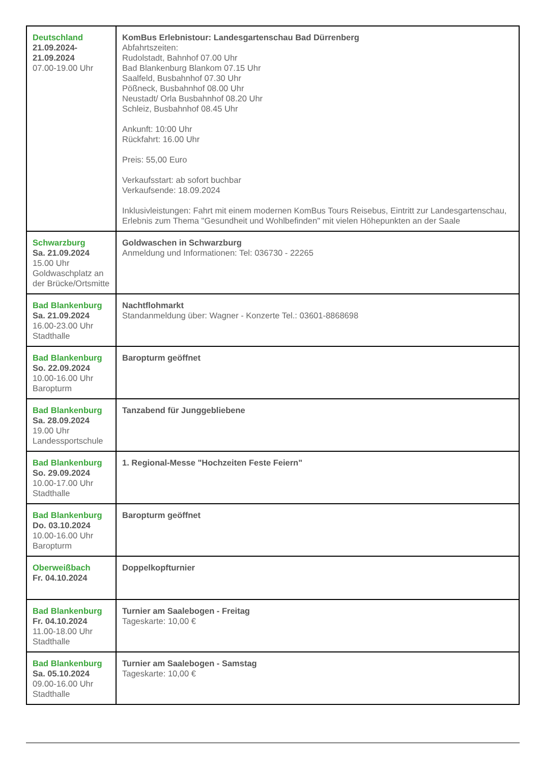| Deutschland 21.09.2024- 21.09.2024 07.00-19.00 Uhr | KomBus Erlebnistour: Landesgartenschau Bad Dürrenberg Abfahrtszeiten: Rudolstadt, Bahnhof 07.00 Uhr Bad Blankenburg Blankom 07.15 Uhr Saalfeld, Busbahnhof 07.30 Uhr Pößneck, Busbahnhof 08.00 Uhr Neustadt/ Orla Busbahnhof 08.20 Uhr Schleiz, Busbahnhof 08.45 Uhr Ankunft: 10:00 Uhr Rückfahrt: 16.00 Uhr Preis: 55,00 Euro Verkaufsstart: ab sofort buchbar Verkaufsende: 18.09.2024 Inklusivleistungen: Fahrt mit einem modernen KomBus Tours Reisebus, Eintritt zur Landesgartenschau, Erlebnis zum Thema "Gesundheit und Wohlbefinden" mit vielen Höhepunkten an der Saale |
| Schwarzburg Sa. 21.09.2024 15.00 Uhr Goldwaschplatz an der Brücke/Ortsmitte | Goldwaschen in Schwarzburg Anmeldung und Informationen: Tel: 036730 - 22265 |
| Bad Blankenburg Sa. 21.09.2024 16.00-23.00 Uhr Stadthalle | Nachtflohmarkt Standanmeldung über: Wagner - Konzerte Tel.: 03601-8868698 |
| Bad Blankenburg So. 22.09.2024 10.00-16.00 Uhr Baropturm | Baropturm geöffnet |
| Bad Blankenburg Sa. 28.09.2024 19.00 Uhr Landessportschule | Tanzabend für Junggebliebene |
| Bad Blankenburg So. 29.09.2024 10.00-17.00 Uhr Stadthalle | 1. Regional-Messe "Hochzeiten Feste Feiern" |
| Bad Blankenburg Do. 03.10.2024 10.00-16.00 Uhr Baropturm | Baropturm geöffnet |
| Oberweißbach Fr. 04.10.2024 | Doppelkopfturnier |
| Bad Blankenburg Fr. 04.10.2024 11.00-18.00 Uhr Stadthalle | Turnier am Saalebogen - Freitag Tageskarte: 10,00 € |
| Bad Blankenburg Sa. 05.10.2024 09.00-16.00 Uhr Stadthalle | Turnier am Saalebogen - Samstag Tageskarte: 10,00 € |